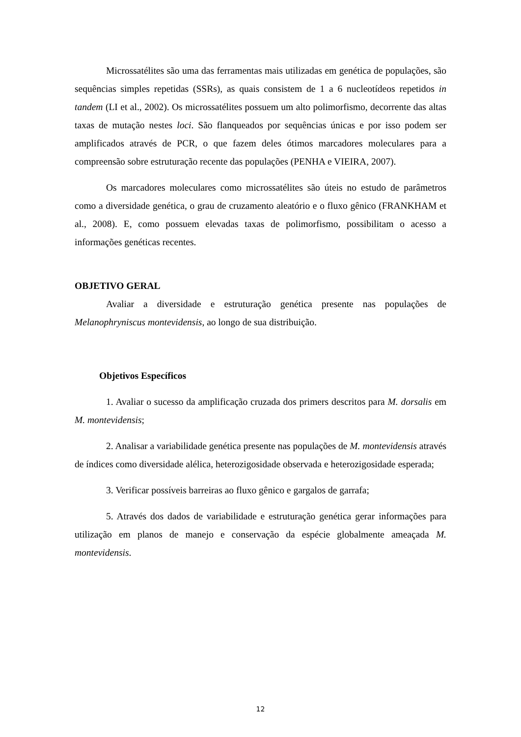Microssatélites são uma das ferramentas mais utilizadas em genética de populações, são sequências simples repetidas (SSRs), as quais consistem de 1 a 6 nucleotídeos repetidos in tandem (LI et al., 2002). Os microssatélites possuem um alto polimorfismo, decorrente das altas taxas de mutação nestes loci. São flanqueados por sequências únicas e por isso podem ser amplificados através de PCR, o que fazem deles ótimos marcadores moleculares para a compreensão sobre estruturação recente das populações (PENHA e VIEIRA, 2007).
Os marcadores moleculares como microssatélites são úteis no estudo de parâmetros como a diversidade genética, o grau de cruzamento aleatório e o fluxo gênico (FRANKHAM et al., 2008). E, como possuem elevadas taxas de polimorfismo, possibilitam o acesso a informações genéticas recentes.
OBJETIVO GERAL
Avaliar a diversidade e estruturação genética presente nas populações de Melanophryniscus montevidensis, ao longo de sua distribuição.
Objetivos Específicos
1. Avaliar o sucesso da amplificação cruzada dos primers descritos para M. dorsalis em M. montevidensis;
2. Analisar a variabilidade genética presente nas populações de M. montevidensis através de índices como diversidade alélica, heterozigosidade observada e heterozigosidade esperada;
3. Verificar possíveis barreiras ao fluxo gênico e gargalos de garrafa;
5. Através dos dados de variabilidade e estruturação genética gerar informações para utilização em planos de manejo e conservação da espécie globalmente ameaçada M. montevidensis.
12